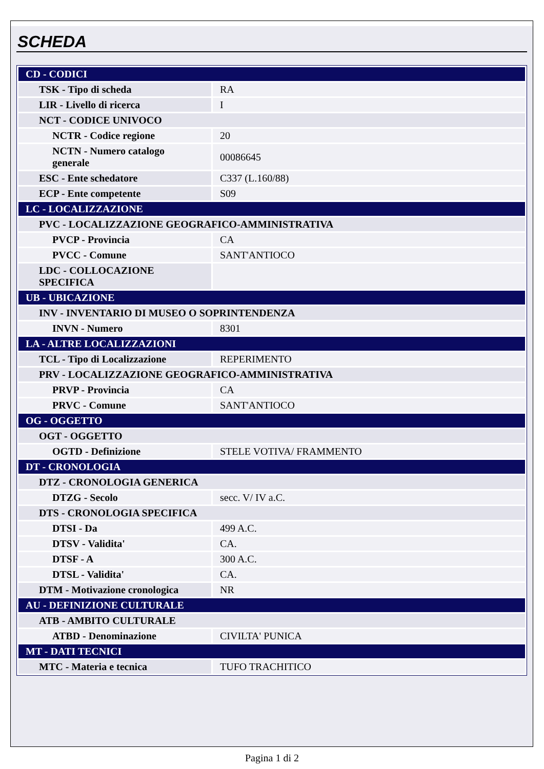SCHEDA
| CD - CODICI | |
| TSK - Tipo di scheda | RA |
| LIR - Livello di ricerca | I |
| NCT - CODICE UNIVOCO | |
| NCTR - Codice regione | 20 |
| NCTN - Numero catalogo generale | 00086645 |
| ESC - Ente schedatore | C337 (L.160/88) |
| ECP - Ente competente | S09 |
| LC - LOCALIZZAZIONE | |
| PVC - LOCALIZZAZIONE GEOGRAFICO-AMMINISTRATIVA | |
| PVCP - Provincia | CA |
| PVCC - Comune | SANT'ANTIOCO |
| LDC - COLLOCAZIONE SPECIFICA | |
| UB - UBICAZIONE | |
| INV - INVENTARIO DI MUSEO O SOPRINTENDENZA | |
| INVN - Numero | 8301 |
| LA - ALTRE LOCALIZZAZIONI | |
| TCL - Tipo di Localizzazione | REPERIMENTO |
| PRV - LOCALIZZAZIONE GEOGRAFICO-AMMINISTRATIVA | |
| PRVP - Provincia | CA |
| PRVC - Comune | SANT'ANTIOCO |
| OG - OGGETTO | |
| OGT - OGGETTO | |
| OGTD - Definizione | STELE VOTIVA/ FRAMMENTO |
| DT - CRONOLOGIA | |
| DTZ - CRONOLOGIA GENERICA | |
| DTZG - Secolo | secc. V/ IV a.C. |
| DTS - CRONOLOGIA SPECIFICA | |
| DTSI - Da | 499 A.C. |
| DTSV - Validita' | CA. |
| DTSF - A | 300 A.C. |
| DTSL - Validita' | CA. |
| DTM - Motivazione cronologica | NR |
| AU - DEFINIZIONE CULTURALE | |
| ATB - AMBITO CULTURALE | |
| ATBD - Denominazione | CIVILTA' PUNICA |
| MT - DATI TECNICI | |
| MTC - Materia e tecnica | TUFO TRACHITICO |
Pagina 1 di 2